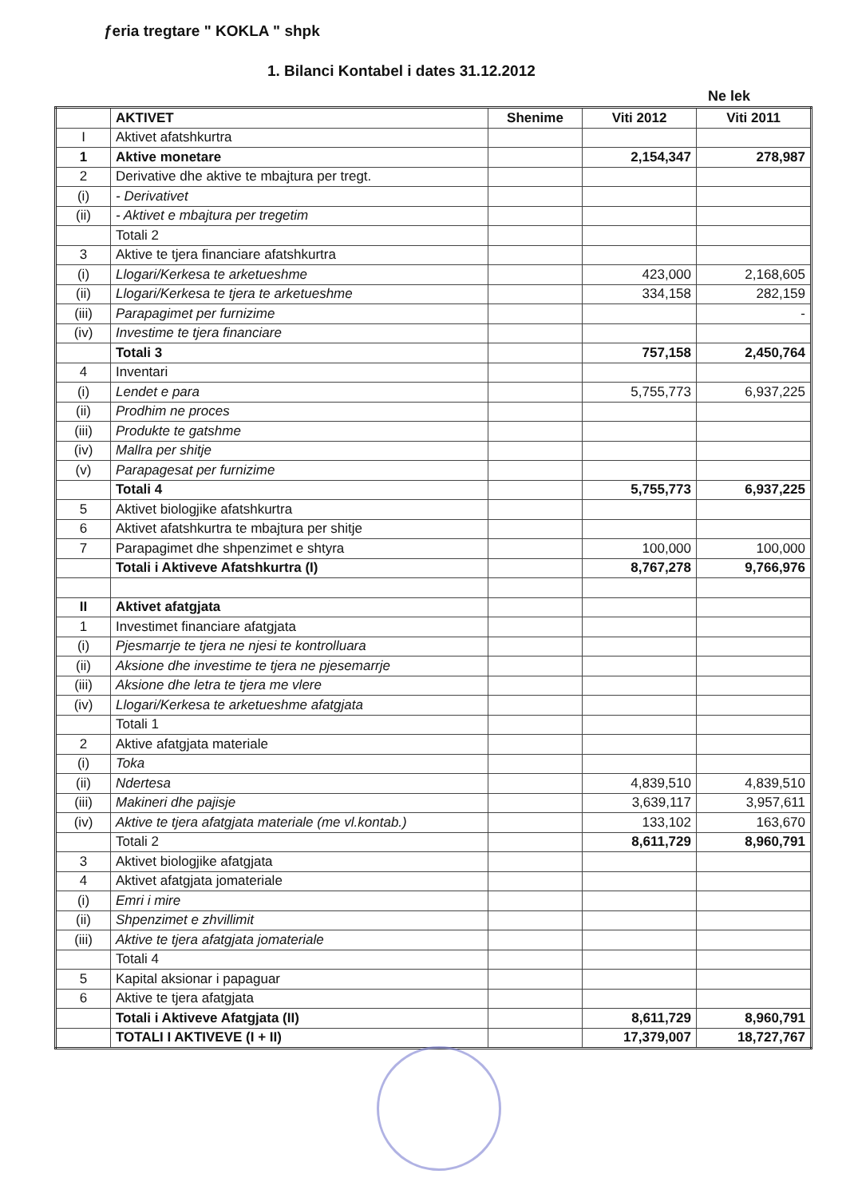ƒeria tregtare " KOKLA " shpk
1. Bilanci Kontabel i dates 31.12.2012
Ne lek
| | AKTIVET | Shenime | Viti 2012 | Viti 2011 |
| --- | --- | --- | --- | --- |
| I | Aktivet afatshkurtra | | | |
| 1 | Aktive monetare | | 2,154,347 | 278,987 |
| 2 | Derivative dhe aktive te mbajtura per tregt. | | | |
| (i) | - Derivativet | | | |
| (ii) | - Aktivet e mbajtura per tregetim | | | |
| | Totali 2 | | | |
| 3 | Aktive te tjera financiare afatshkurtra | | | |
| (i) | Llogari/Kerkesa te arketueshme | | 423,000 | 2,168,605 |
| (ii) | Llogari/Kerkesa te tjera te arketueshme | | 334,158 | 282,159 |
| (iii) | Parapagimet per furnizime | | | - |
| (iv) | Investime te tjera financiare | | | |
| | Totali 3 | | 757,158 | 2,450,764 |
| 4 | Inventari | | | |
| (i) | Lendet e para | | 5,755,773 | 6,937,225 |
| (ii) | Prodhim ne proces | | | |
| (iii) | Produkte te gatshme | | | |
| (iv) | Mallra per shitje | | | |
| (v) | Parapagesat per furnizime | | | |
| | Totali 4 | | 5,755,773 | 6,937,225 |
| 5 | Aktivet biologjike afatshkurtra | | | |
| 6 | Aktivet afatshkurtra te mbajtura per shitje | | | |
| 7 | Parapagimet dhe shpenzimet e shtyra | | 100,000 | 100,000 |
| | Totali i Aktiveve Afatshkurtra (I) | | 8,767,278 | 9,766,976 |
| II | Aktivet afatgjata | | | |
| 1 | Investimet financiare afatgjata | | | |
| (i) | Pjesmarrje te tjera ne njesi te kontrolluara | | | |
| (ii) | Aksione dhe investime te tjera ne pjesemarrje | | | |
| (iii) | Aksione dhe letra te tjera me vlere | | | |
| (iv) | Llogari/Kerkesa te arketueshme afatgjata | | | |
| | Totali 1 | | | |
| 2 | Aktive afatgjata materiale | | | |
| (i) | Toka | | | |
| (ii) | Ndertesa | | 4,839,510 | 4,839,510 |
| (iii) | Makineri dhe pajisje | | 3,639,117 | 3,957,611 |
| (iv) | Aktive te tjera afatgjata materiale (me vl.kontab.) | | 133,102 | 163,670 |
| | Totali 2 | | 8,611,729 | 8,960,791 |
| 3 | Aktivet biologjike afatgjata | | | |
| 4 | Aktivet afatgjata jomateriale | | | |
| (i) | Emri i mire | | | |
| (ii) | Shpenzimet e zhvillimit | | | |
| (iii) | Aktive te tjera afatgjata jomateriale | | | |
| | Totali 4 | | | |
| 5 | Kapital aksionar i papaguar | | | |
| 6 | Aktive te tjera afatgjata | | | |
| | Totali i Aktiveve Afatgjata (II) | | 8,611,729 | 8,960,791 |
| | TOTALI I AKTIVEVE (I + II) | | 17,379,007 | 18,727,767 |